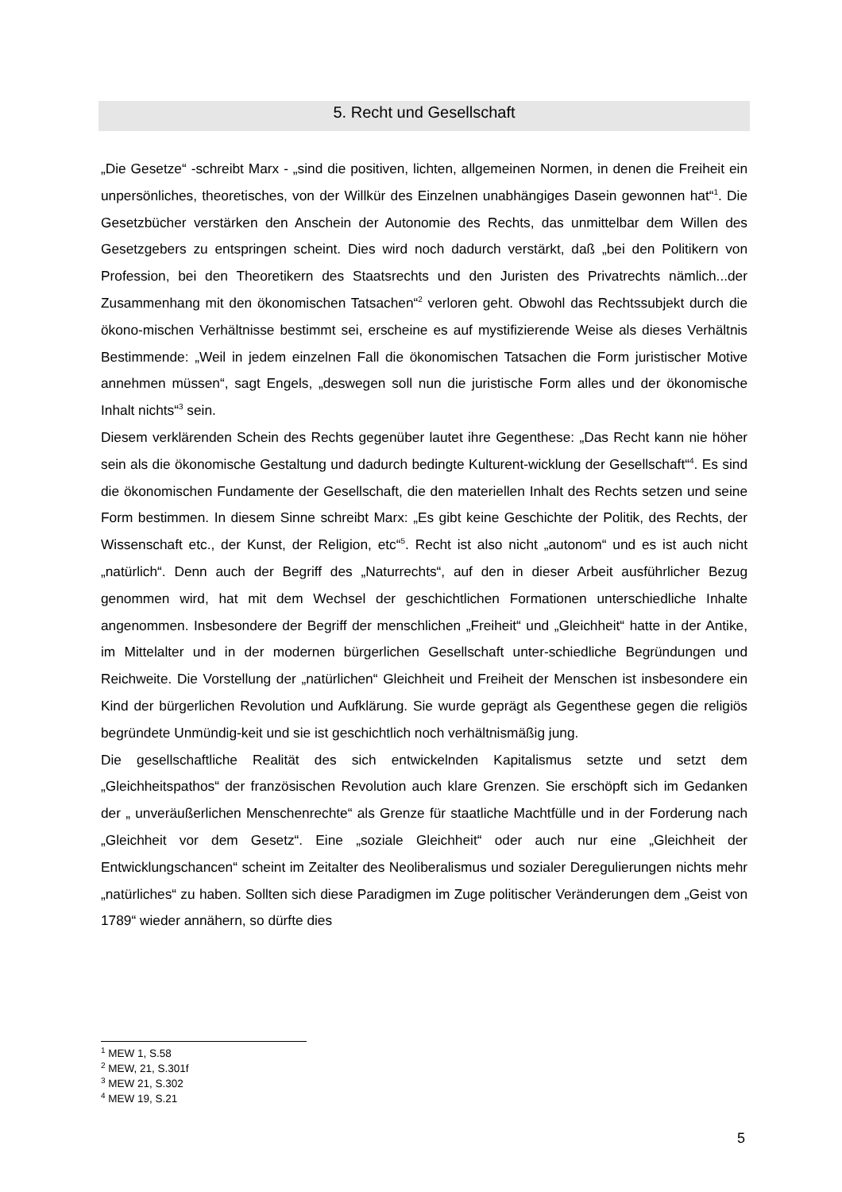5. Recht und Gesellschaft
„Die Gesetze“ -schreibt Marx - „sind die positiven, lichten, allgemeinen Normen, in denen die Freiheit ein unpersönliches, theoretisches, von der Willkür des Einzelnen unabhängiges Dasein gewonnen hat“<sup>1</sup>. Die Gesetzbücher verstärken den Anschein der Autonomie des Rechts, das unmittelbar dem Willen des Gesetzgebers zu entspringen scheint. Dies wird noch dadurch verstärkt, daß „bei den Politikern von Profession, bei den Theoretikern des Staatsrechts und den Juristen des Privatrechts nämlich...der Zusammenhang mit den ökonomischen Tatsachen“<sup>2</sup> verloren geht. Obwohl das Rechtssubjekt durch die ökono-mischen Verhältnisse bestimmt sei, erscheine es auf mystifizierende Weise als dieses Verhältnis Bestimmende: „Weil in jedem einzelnen Fall die ökonomischen Tatsachen die Form juristischer Motive annehmen müssen“, sagt Engels, „deswegen soll nun die juristische Form alles und der ökonomische Inhalt nichts“<sup>3</sup> sein.
Diesem verklärenden Schein des Rechts gegenüber lautet ihre Gegenthese: „Das Recht kann nie höher sein als die ökonomische Gestaltung und dadurch bedingte Kulturent-wicklung der Gesellschaft“<sup>4</sup>. Es sind die ökonomischen Fundamente der Gesellschaft, die den materiellen Inhalt des Rechts setzen und seine Form bestimmen. In diesem Sinne schreibt Marx: „Es gibt keine Geschichte der Politik, des Rechts, der Wissenschaft etc., der Kunst, der Religion, etc“<sup>5</sup>. Recht ist also nicht „autonom“ und es ist auch nicht „natürlich“. Denn auch der Begriff des „Naturrechts“, auf den in dieser Arbeit ausführlicher Bezug genommen wird, hat mit dem Wechsel der geschichtlichen Formationen unterschiedliche Inhalte angenommen. Insbesondere der Begriff der menschlichen „Freiheit“ und „Gleichheit“ hatte in der Antike, im Mittelalter und in der modernen bürgerlichen Gesellschaft unter-schiedliche Begründungen und Reichweite. Die Vorstellung der „natürlichen“ Gleichheit und Freiheit der Menschen ist insbesondere ein Kind der bürgerlichen Revolution und Aufklärung. Sie wurde geprägt als Gegenthese gegen die religiös begründete Unmündig-keit und sie ist geschichtlich noch verhältnismäßig jung.
Die gesellschaftliche Realität des sich entwickelnden Kapitalismus setzte und setzt dem „Gleichheitspathos“ der französischen Revolution auch klare Grenzen. Sie erschöpft sich im Gedanken der „ unveräußerlichen Menschenrechte“ als Grenze für staatliche Machtfülle und in der Forderung nach „Gleichheit vor dem Gesetz“. Eine „soziale Gleichheit“ oder auch nur eine „Gleichheit der Entwicklungschancen“ scheint im Zeitalter des Neoliberalismus und sozialer Deregulierungen nichts mehr „natürliches“ zu haben. Sollten sich diese Paradigmen im Zuge politischer Veränderungen dem „Geist von 1789“ wieder annähern, so dürfte dies
<sup>1</sup> MEW 1, S.58
<sup>2</sup> MEW, 21, S.301f
<sup>3</sup> MEW 21, S.302
<sup>4</sup> MEW 19, S.21
5